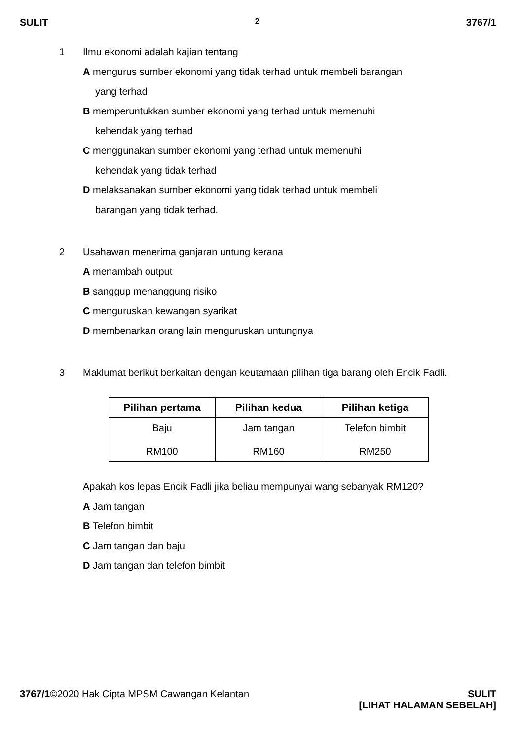SULIT 2 3767/1
1 Ilmu ekonomi adalah kajian tentang
A mengurus sumber ekonomi yang tidak terhad untuk membeli barangan
yang terhad
B memperuntukkan sumber ekonomi yang terhad untuk memenuhi
kehendak yang terhad
C menggunakan sumber ekonomi yang terhad untuk memenuhi
kehendak yang tidak terhad
D melaksanakan sumber ekonomi yang tidak terhad untuk membeli
barangan yang tidak terhad.
2 Usahawan menerima ganjaran untung kerana
A menambah output
B sanggup menanggung risiko
C menguruskan kewangan syarikat
D membenarkan orang lain menguruskan untungnya
3 Maklumat berikut berkaitan dengan keutamaan pilihan tiga barang oleh Encik Fadli.
| Pilihan pertama | Pilihan kedua | Pilihan ketiga |
| --- | --- | --- |
| Baju RM100 | Jam tangan RM160 | Telefon bimbit RM250 |
Apakah kos lepas Encik Fadli jika beliau mempunyai wang sebanyak RM120?
A Jam tangan
B Telefon bimbit
C Jam tangan dan baju
D Jam tangan dan telefon bimbit
3767/1©2020 Hak Cipta MPSM Cawangan Kelantan SULIT
[LIHAT HALAMAN SEBELAH]